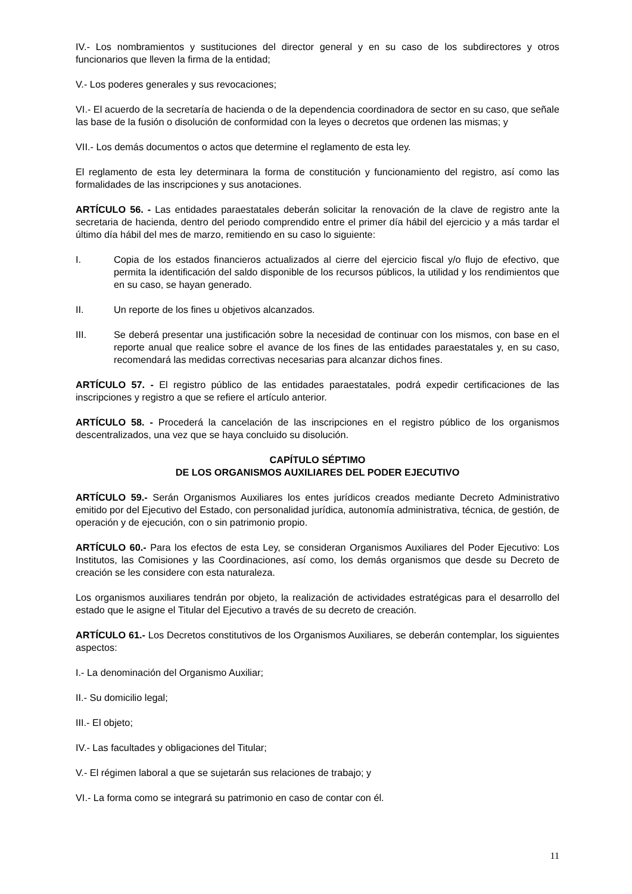IV.- Los nombramientos y sustituciones del director general y en su caso de los subdirectores y otros funcionarios que lleven la firma de la entidad;
V.- Los poderes generales y sus revocaciones;
VI.- El acuerdo de la secretaría de hacienda o de la dependencia coordinadora de sector en su caso, que señale las base de la fusión o disolución de conformidad con la leyes o decretos que ordenen las mismas; y
VII.- Los demás documentos o actos que determine el reglamento de esta ley.
El reglamento de esta ley determinara la forma de constitución y funcionamiento del registro, así como las formalidades de las inscripciones y sus anotaciones.
ARTÍCULO 56. - Las entidades paraestatales deberán solicitar la renovación de la clave de registro ante la secretaria de hacienda, dentro del periodo comprendido entre el primer día hábil del ejercicio y a más tardar el último día hábil del mes de marzo, remitiendo en su caso lo siguiente:
I. Copia de los estados financieros actualizados al cierre del ejercicio fiscal y/o flujo de efectivo, que permita la identificación del saldo disponible de los recursos públicos, la utilidad y los rendimientos que en su caso, se hayan generado.
II. Un reporte de los fines u objetivos alcanzados.
III. Se deberá presentar una justificación sobre la necesidad de continuar con los mismos, con base en el reporte anual que realice sobre el avance de los fines de las entidades paraestatales y, en su caso, recomendará las medidas correctivas necesarias para alcanzar dichos fines.
ARTÍCULO 57. - El registro público de las entidades paraestatales, podrá expedir certificaciones de las inscripciones y registro a que se refiere el artículo anterior.
ARTÍCULO 58. - Procederá la cancelación de las inscripciones en el registro público de los organismos descentralizados, una vez que se haya concluido su disolución.
CAPÍTULO SÉPTIMO
DE LOS ORGANISMOS AUXILIARES DEL PODER EJECUTIVO
ARTÍCULO 59.- Serán Organismos Auxiliares los entes jurídicos creados mediante Decreto Administrativo emitido por del Ejecutivo del Estado, con personalidad jurídica, autonomía administrativa, técnica, de gestión, de operación y de ejecución, con o sin patrimonio propio.
ARTÍCULO 60.- Para los efectos de esta Ley, se consideran Organismos Auxiliares del Poder Ejecutivo: Los Institutos, las Comisiones y las Coordinaciones, así como, los demás organismos que desde su Decreto de creación se les considere con esta naturaleza.
Los organismos auxiliares tendrán por objeto, la realización de actividades estratégicas para el desarrollo del estado que le asigne el Titular del Ejecutivo a través de su decreto de creación.
ARTÍCULO 61.- Los Decretos constitutivos de los Organismos Auxiliares, se deberán contemplar, los siguientes aspectos:
I.- La denominación del Organismo Auxiliar;
II.- Su domicilio legal;
III.- El objeto;
IV.- Las facultades y obligaciones del Titular;
V.- El régimen laboral a que se sujetarán sus relaciones de trabajo; y
VI.- La forma como se integrará su patrimonio en caso de contar con él.
11